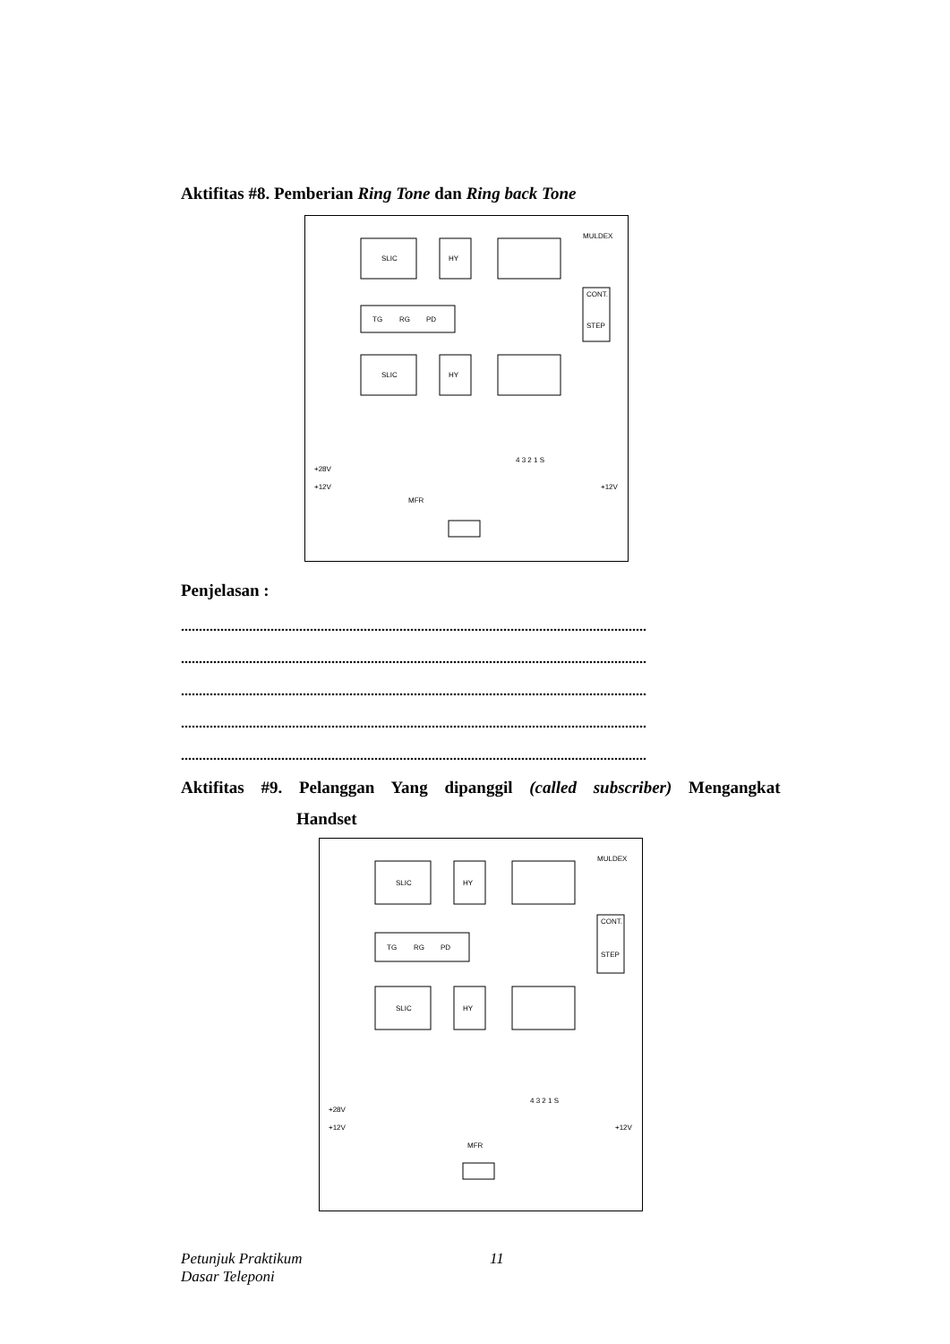Aktifitas #8. Pemberian Ring Tone dan Ring back Tone
SLIC
HY
MULDEX
TG
RG
PD
SLIC
HY
CONT.
STEP
MFR
4 3 2 1 S
+28V
+12V
+12V
Penjelasan :
..................................................................................................................................
..................................................................................................................................
..................................................................................................................................
..................................................................................................................................
..................................................................................................................................
Aktifitas #9. Pelanggan Yang dipanggil (called subscriber) Mengangkat
Handset
SLIC
HY
MULDEX
TG
RG
PD
SLIC
HY
CONT.
STEP
MFR
4 3 2 1 S
+28V
+12V
+12V
Petunjuk Praktikum
Dasar Teleponi
11